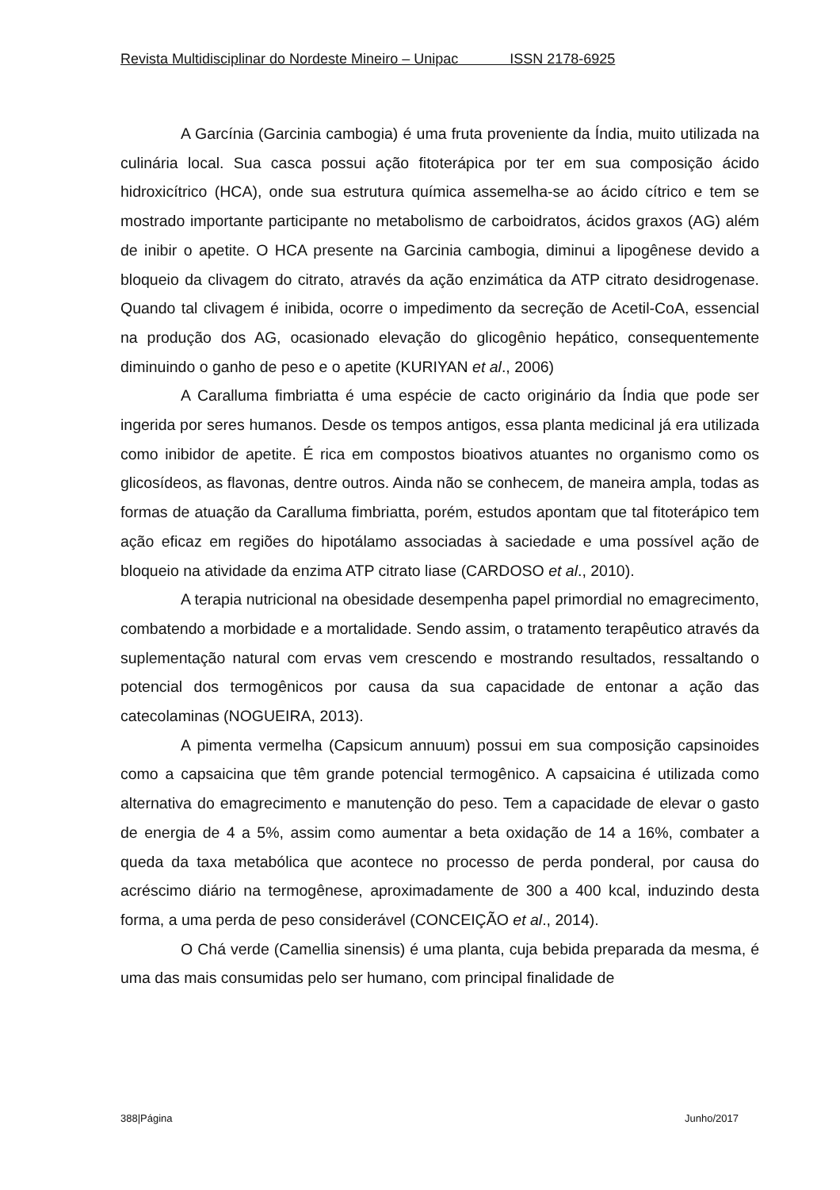Revista Multidisciplinar do Nordeste Mineiro – Unipac ISSN 2178-6925
A Garcínia (Garcinia cambogia) é uma fruta proveniente da Índia, muito utilizada na culinária local. Sua casca possui ação fitoterápica por ter em sua composição ácido hidroxicítrico (HCA), onde sua estrutura química assemelha-se ao ácido cítrico e tem se mostrado importante participante no metabolismo de carboidratos, ácidos graxos (AG) além de inibir o apetite. O HCA presente na Garcinia cambogia, diminui a lipogênese devido a bloqueio da clivagem do citrato, através da ação enzimática da ATP citrato desidrogenase. Quando tal clivagem é inibida, ocorre o impedimento da secreção de Acetil-CoA, essencial na produção dos AG, ocasionado elevação do glicogênio hepático, consequentemente diminuindo o ganho de peso e o apetite (KURIYAN et al., 2006)
A Caralluma fimbriatta é uma espécie de cacto originário da Índia que pode ser ingerida por seres humanos. Desde os tempos antigos, essa planta medicinal já era utilizada como inibidor de apetite. É rica em compostos bioativos atuantes no organismo como os glicosídeos, as flavonas, dentre outros. Ainda não se conhecem, de maneira ampla, todas as formas de atuação da Caralluma fimbriatta, porém, estudos apontam que tal fitoterápico tem ação eficaz em regiões do hipotálamo associadas à saciedade e uma possível ação de bloqueio na atividade da enzima ATP citrato liase (CARDOSO et al., 2010).
A terapia nutricional na obesidade desempenha papel primordial no emagrecimento, combatendo a morbidade e a mortalidade. Sendo assim, o tratamento terapêutico através da suplementação natural com ervas vem crescendo e mostrando resultados, ressaltando o potencial dos termogênicos por causa da sua capacidade de entonar a ação das catecolaminas (NOGUEIRA, 2013).
A pimenta vermelha (Capsicum annuum) possui em sua composição capsinoides como a capsaicina que têm grande potencial termogênico. A capsaicina é utilizada como alternativa do emagrecimento e manutenção do peso. Tem a capacidade de elevar o gasto de energia de 4 a 5%, assim como aumentar a beta oxidação de 14 a 16%, combater a queda da taxa metabólica que acontece no processo de perda ponderal, por causa do acréscimo diário na termogênese, aproximadamente de 300 a 400 kcal, induzindo desta forma, a uma perda de peso considerável (CONCEIÇÃO et al., 2014).
O Chá verde (Camellia sinensis) é uma planta, cuja bebida preparada da mesma, é uma das mais consumidas pelo ser humano, com principal finalidade de
388|Página Junho/2017